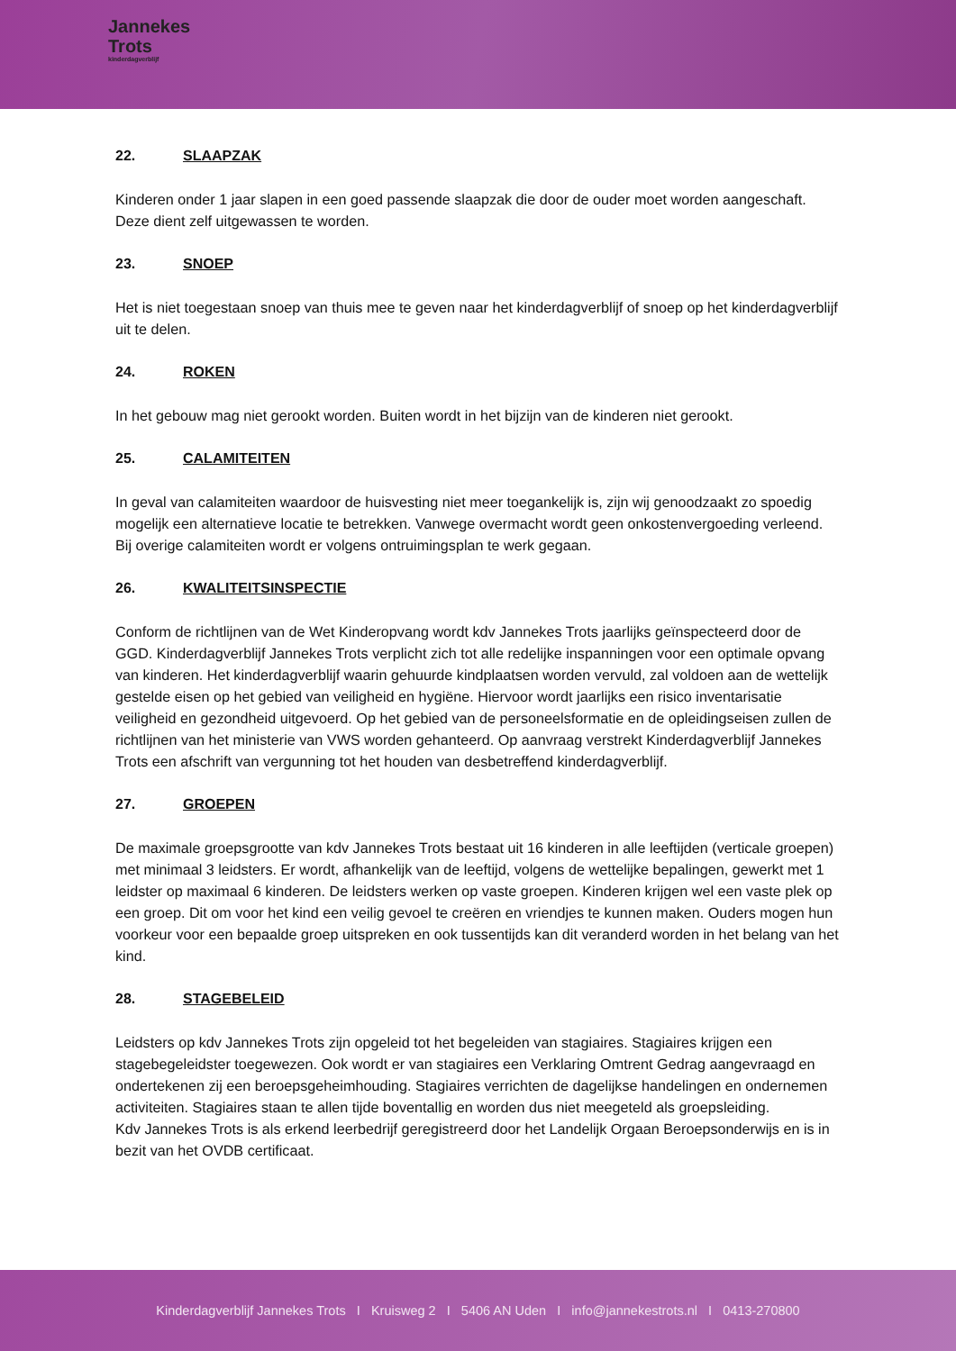Jannekes
Trots
kinderdagverblijf
22. SLAAPZAK
Kinderen onder 1 jaar slapen in een goed passende slaapzak die door de ouder moet worden aangeschaft. Deze dient zelf uitgewassen te worden.
23. SNOEP
Het is niet toegestaan snoep van thuis mee te geven naar het kinderdagverblijf of snoep op het kinderdagverblijf uit te delen.
24. ROKEN
In het gebouw mag niet gerookt worden. Buiten wordt in het bijzijn van de kinderen niet gerookt.
25. CALAMITEITEN
In geval van calamiteiten waardoor de huisvesting niet meer toegankelijk is, zijn wij genoodzaakt zo spoedig mogelijk een alternatieve locatie te betrekken. Vanwege overmacht wordt geen onkostenvergoeding verleend.
Bij overige calamiteiten wordt er volgens ontruimingsplan te werk gegaan.
26. KWALITEITSINSPECTIE
Conform de richtlijnen van de Wet Kinderopvang wordt kdv Jannekes Trots jaarlijks geïnspecteerd door de GGD. Kinderdagverblijf Jannekes Trots verplicht zich tot alle redelijke inspanningen voor een optimale opvang van kinderen. Het kinderdagverblijf waarin gehuurde kindplaatsen worden vervuld, zal voldoen aan de wettelijk gestelde eisen op het gebied van veiligheid en hygiëne. Hiervoor wordt jaarlijks een risico inventarisatie veiligheid en gezondheid uitgevoerd. Op het gebied van de personeelsformatie en de opleidingseisen zullen de richtlijnen van het ministerie van VWS worden gehanteerd. Op aanvraag verstrekt Kinderdagverblijf Jannekes Trots een afschrift van vergunning tot het houden van desbetreffend kinderdagverblijf.
27. GROEPEN
De maximale groepsgrootte van kdv Jannekes Trots bestaat uit 16 kinderen in alle leeftijden (verticale groepen) met minimaal 3 leidsters. Er wordt, afhankelijk van de leeftijd, volgens de wettelijke bepalingen, gewerkt met 1 leidster op maximaal 6 kinderen. De leidsters werken op vaste groepen. Kinderen krijgen wel een vaste plek op een groep. Dit om voor het kind een veilig gevoel te creëren en vriendjes te kunnen maken. Ouders mogen hun voorkeur voor een bepaalde groep uitspreken en ook tussentijds kan dit veranderd worden in het belang van het kind.
28. STAGEBELEID
Leidsters op kdv Jannekes Trots zijn opgeleid tot het begeleiden van stagiaires. Stagiaires krijgen een stagebegeleidster toegewezen. Ook wordt er van stagiaires een Verklaring Omtrent Gedrag aangevraagd en ondertekenen zij een beroepsgeheimhouding. Stagiaires verrichten de dagelijkse handelingen en ondernemen activiteiten. Stagiaires staan te allen tijde boventallig en worden dus niet meegeteld als groepsleiding.
Kdv Jannekes Trots is als erkend leerbedrijf geregistreerd door het Landelijk Orgaan Beroepsonderwijs en is in bezit van het OVDB certificaat.
Kinderdagverblijf Jannekes Trots I Kruisweg 2 I 5406 AN Uden I info@jannekestrots.nl I 0413-270800